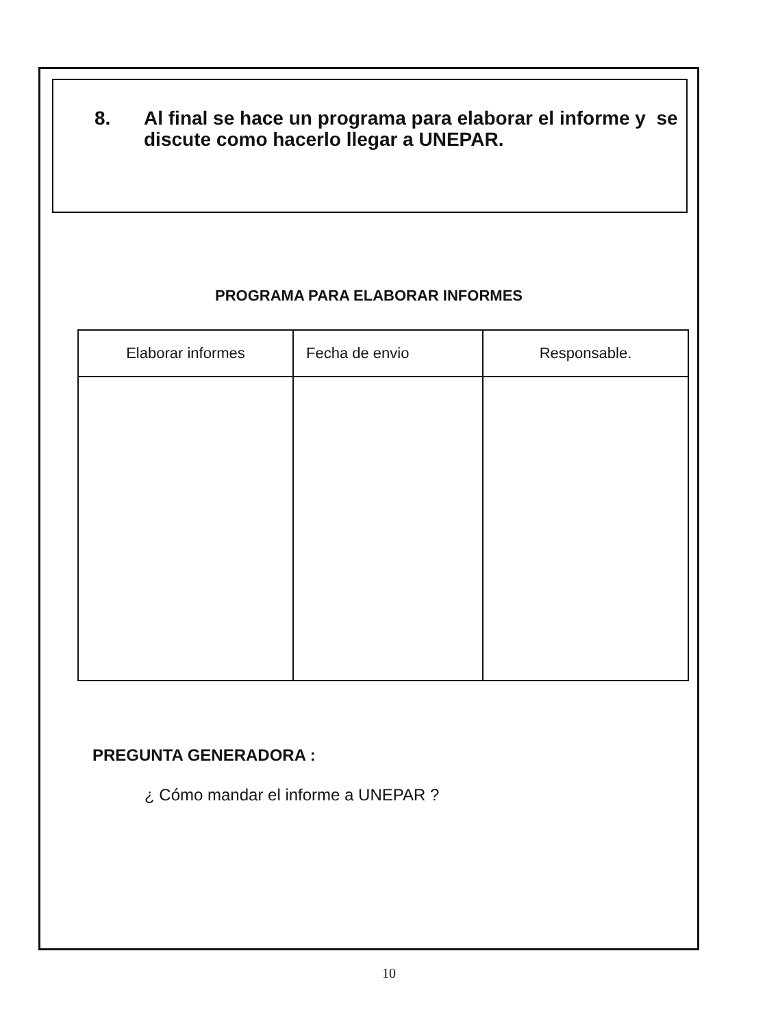8. Al final se hace un programa para elaborar el informe y se discute como hacerlo llegar a UNEPAR.
PROGRAMA PARA ELABORAR INFORMES
| Elaborar informes | Fecha de envio | Responsable. |
| --- | --- | --- |
PREGUNTA GENERADORA :
¿ Cómo mandar el informe a UNEPAR ?
10